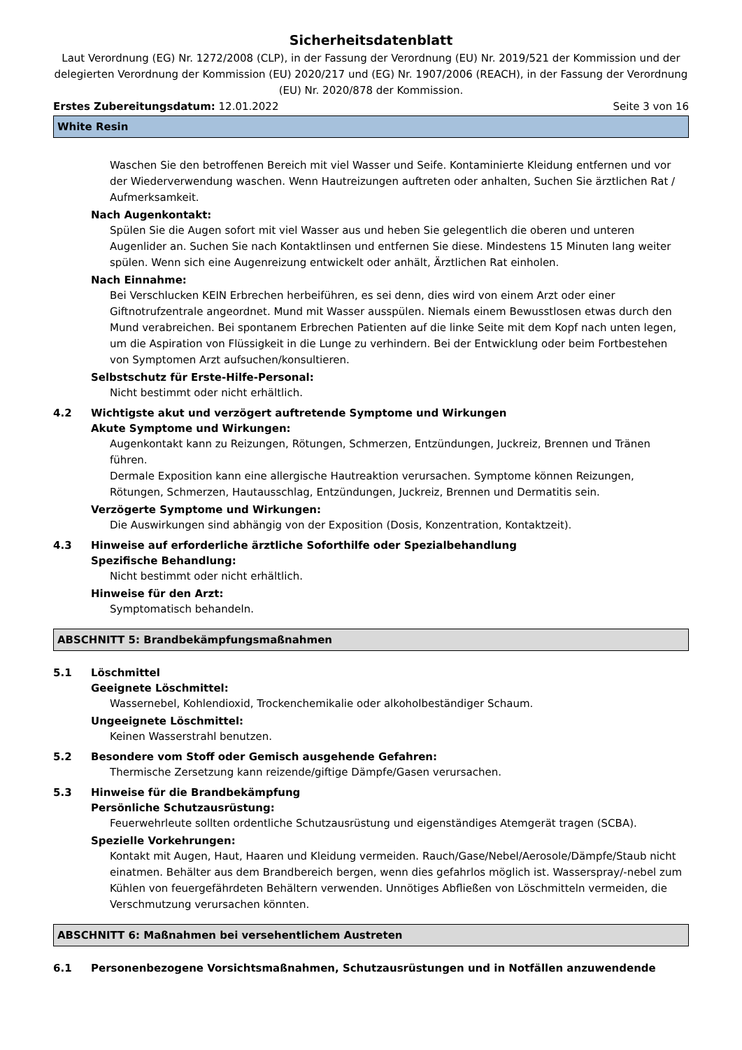Sicherheitsdatenblatt
Laut Verordnung (EG) Nr. 1272/2008 (CLP), in der Fassung der Verordnung (EU) Nr. 2019/521 der Kommission und der delegierten Verordnung der Kommission (EU) 2020/217 und (EG) Nr. 1907/2006 (REACH), in der Fassung der Verordnung (EU) Nr. 2020/878 der Kommission.
Erstes Zubereitungsdatum: 12.01.2022 Seite 3 von 16
White Resin
Waschen Sie den betroffenen Bereich mit viel Wasser und Seife. Kontaminierte Kleidung entfernen und vor der Wiederverwendung waschen. Wenn Hautreizungen auftreten oder anhalten, Suchen Sie ärztlichen Rat / Aufmerksamkeit.
Nach Augenkontakt:
Spülen Sie die Augen sofort mit viel Wasser aus und heben Sie gelegentlich die oberen und unteren Augenlider an. Suchen Sie nach Kontaktlinsen und entfernen Sie diese. Mindestens 15 Minuten lang weiter spülen. Wenn sich eine Augenreizung entwickelt oder anhält, Ärztlichen Rat einholen.
Nach Einnahme:
Bei Verschlucken KEIN Erbrechen herbeiführen, es sei denn, dies wird von einem Arzt oder einer Giftnotrufzentrale angeordnet. Mund mit Wasser ausspülen. Niemals einem Bewusstlosen etwas durch den Mund verabreichen. Bei spontanem Erbrechen Patienten auf die linke Seite mit dem Kopf nach unten legen, um die Aspiration von Flüssigkeit in die Lunge zu verhindern. Bei der Entwicklung oder beim Fortbestehen von Symptomen Arzt aufsuchen/konsultieren.
Selbstschutz für Erste-Hilfe-Personal:
Nicht bestimmt oder nicht erhältlich.
4.2 Wichtigste akut und verzögert auftretende Symptome und Wirkungen
Akute Symptome und Wirkungen:
Augenkontakt kann zu Reizungen, Rötungen, Schmerzen, Entzündungen, Juckreiz, Brennen und Tränen führen.
Dermale Exposition kann eine allergische Hautreaktion verursachen. Symptome können Reizungen, Rötungen, Schmerzen, Hautausschlag, Entzündungen, Juckreiz, Brennen und Dermatitis sein.
Verzögerte Symptome und Wirkungen:
Die Auswirkungen sind abhängig von der Exposition (Dosis, Konzentration, Kontaktzeit).
4.3 Hinweise auf erforderliche ärztliche Soforthilfe oder Spezialbehandlung
Spezifische Behandlung:
Nicht bestimmt oder nicht erhältlich.
Hinweise für den Arzt:
Symptomatisch behandeln.
ABSCHNITT 5: Brandbekämpfungsmaßnahmen
5.1 Löschmittel
Geeignete Löschmittel:
Wassernebel, Kohlendioxid, Trockenchemikalie oder alkoholbeständiger Schaum.
Ungeeignete Löschmittel:
Keinen Wasserstrahl benutzen.
5.2 Besondere vom Stoff oder Gemisch ausgehende Gefahren:
Thermische Zersetzung kann reizende/giftige Dämpfe/Gasen verursachen.
5.3 Hinweise für die Brandbekämpfung
Persönliche Schutzausrüstung:
Feuerwehrleute sollten ordentliche Schutzausrüstung und eigenständiges Atemgerät tragen (SCBA).
Spezielle Vorkehrungen:
Kontakt mit Augen, Haut, Haaren und Kleidung vermeiden. Rauch/Gase/Nebel/Aerosole/Dämpfe/Staub nicht einatmen. Behälter aus dem Brandbereich bergen, wenn dies gefahrlos möglich ist. Wasserspray/-nebel zum Kühlen von feuergefährdeten Behältern verwenden. Unnötiges Abfließen von Löschmitteln vermeiden, die Verschmutzung verursachen könnten.
ABSCHNITT 6: Maßnahmen bei versehentlichem Austreten
6.1 Personenbezogene Vorsichtsmaßnahmen, Schutzausrüstungen und in Notfällen anzuwendende